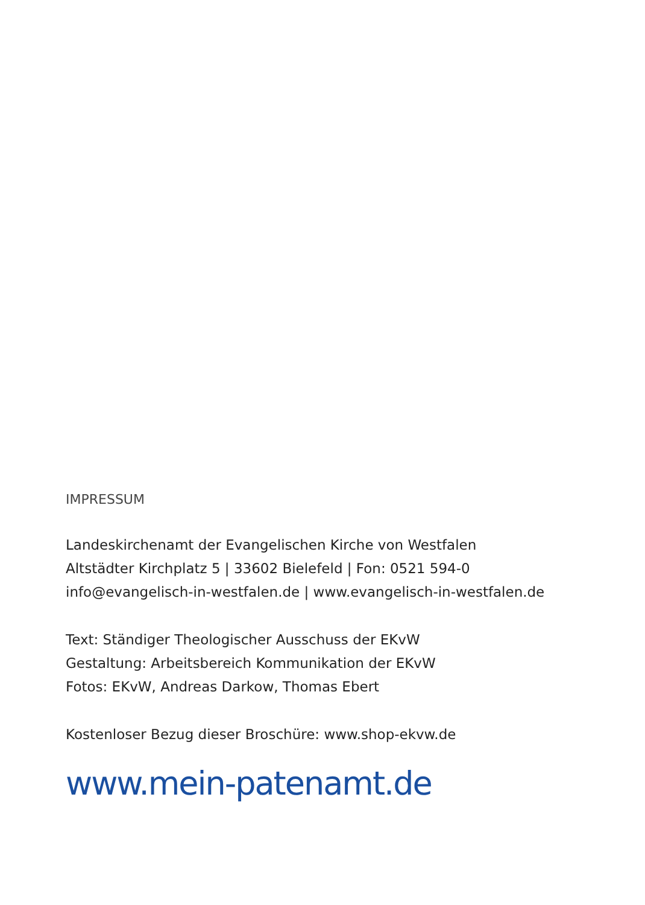IMPRESSUM
Landeskirchenamt der Evangelischen Kirche von Westfalen
Altstädter Kirchplatz 5 | 33602 Bielefeld | Fon: 0521 594-0
info@evangelisch-in-westfalen.de | www.evangelisch-in-westfalen.de
Text: Ständiger Theologischer Ausschuss der EKvW
Gestaltung: Arbeitsbereich Kommunikation der EKvW
Fotos: EKvW, Andreas Darkow, Thomas Ebert
Kostenloser Bezug dieser Broschüre: www.shop-ekvw.de
www.mein-patenamt.de